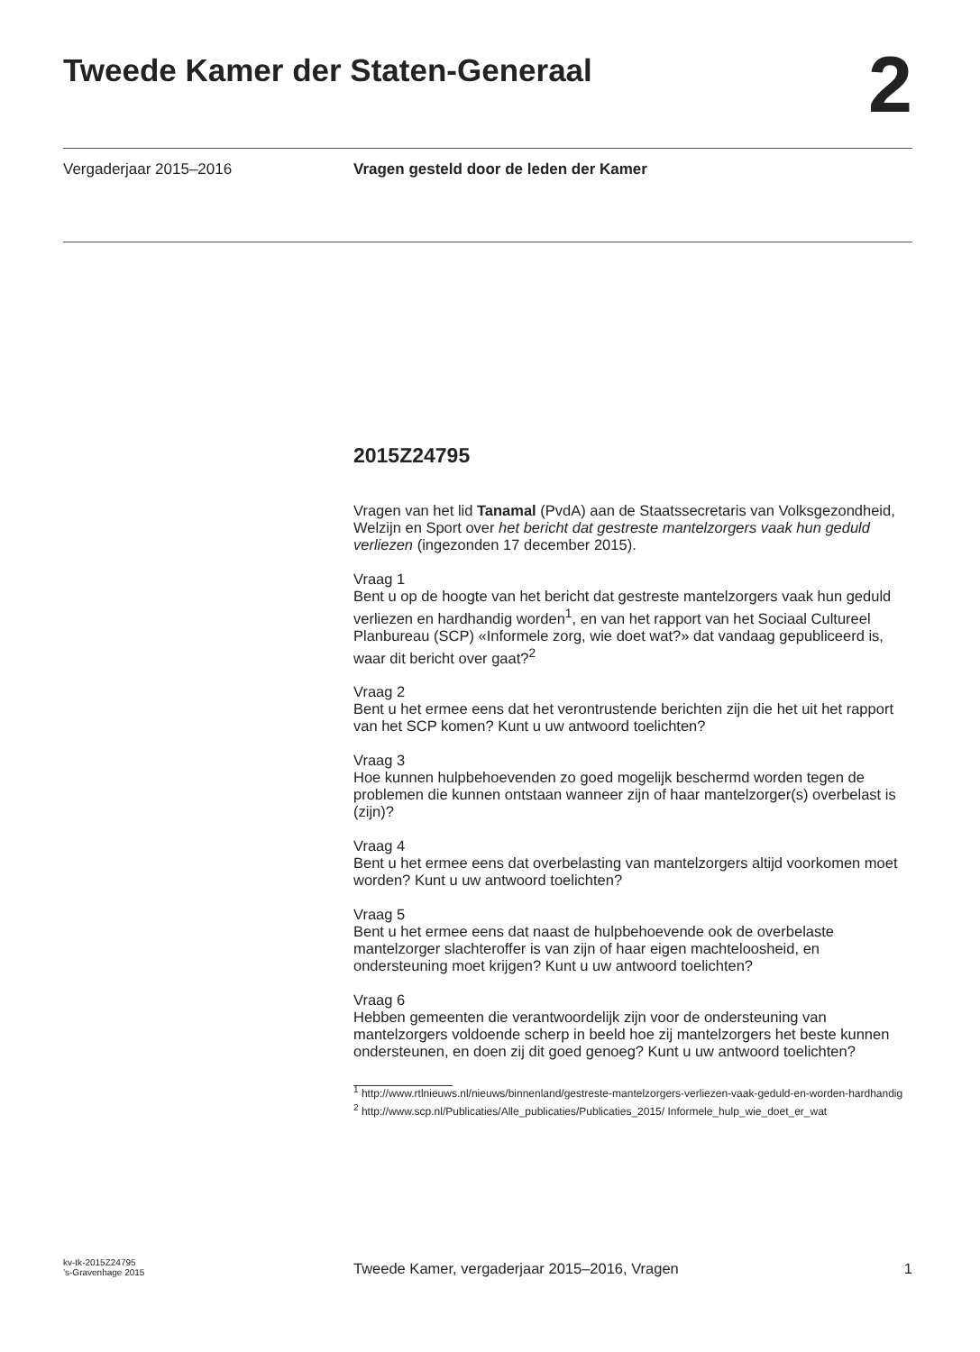Tweede Kamer der Staten-Generaal
2
Vergaderjaar 2015–2016 Vragen gesteld door de leden der Kamer
2015Z24795
Vragen van het lid Tanamal (PvdA) aan de Staatssecretaris van Volksgezondheid, Welzijn en Sport over het bericht dat gestreste mantelzorgers vaak hun geduld verliezen (ingezonden 17 december 2015).
Vraag 1
Bent u op de hoogte van het bericht dat gestreste mantelzorgers vaak hun geduld verliezen en hardhandig worden<sup>1</sup>, en van het rapport van het Sociaal Cultureel Planbureau (SCP) «Informele zorg, wie doet wat?» dat vandaag gepubliceerd is, waar dit bericht over gaat?<sup>2</sup>
Vraag 2
Bent u het ermee eens dat het verontrustende berichten zijn die het uit het rapport van het SCP komen? Kunt u uw antwoord toelichten?
Vraag 3
Hoe kunnen hulpbehoevenden zo goed mogelijk beschermd worden tegen de problemen die kunnen ontstaan wanneer zijn of haar mantelzorger(s) overbelast is (zijn)?
Vraag 4
Bent u het ermee eens dat overbelasting van mantelzorgers altijd voorkomen moet worden? Kunt u uw antwoord toelichten?
Vraag 5
Bent u het ermee eens dat naast de hulpbehoevende ook de overbelaste mantelzorger slachteroffer is van zijn of haar eigen machteloosheid, en ondersteuning moet krijgen? Kunt u uw antwoord toelichten?
Vraag 6
Hebben gemeenten die verantwoordelijk zijn voor de ondersteuning van mantelzorgers voldoende scherp in beeld hoe zij mantelzorgers het beste kunnen ondersteunen, en doen zij dit goed genoeg? Kunt u uw antwoord toelichten?
<sup>1</sup> http://www.rtlnieuws.nl/nieuws/binnenland/gestreste-mantelzorgers-verliezen-vaak-geduld-en-worden-hardhandig
<sup>2</sup> http://www.scp.nl/Publicaties/Alle_publicaties/Publicaties_2015/ Informele_hulp_wie_doet_er_wat
kv-tk-2015Z24795
’s-Gravenhage 2015
Tweede Kamer, vergaderjaar 2015–2016, Vragen
1